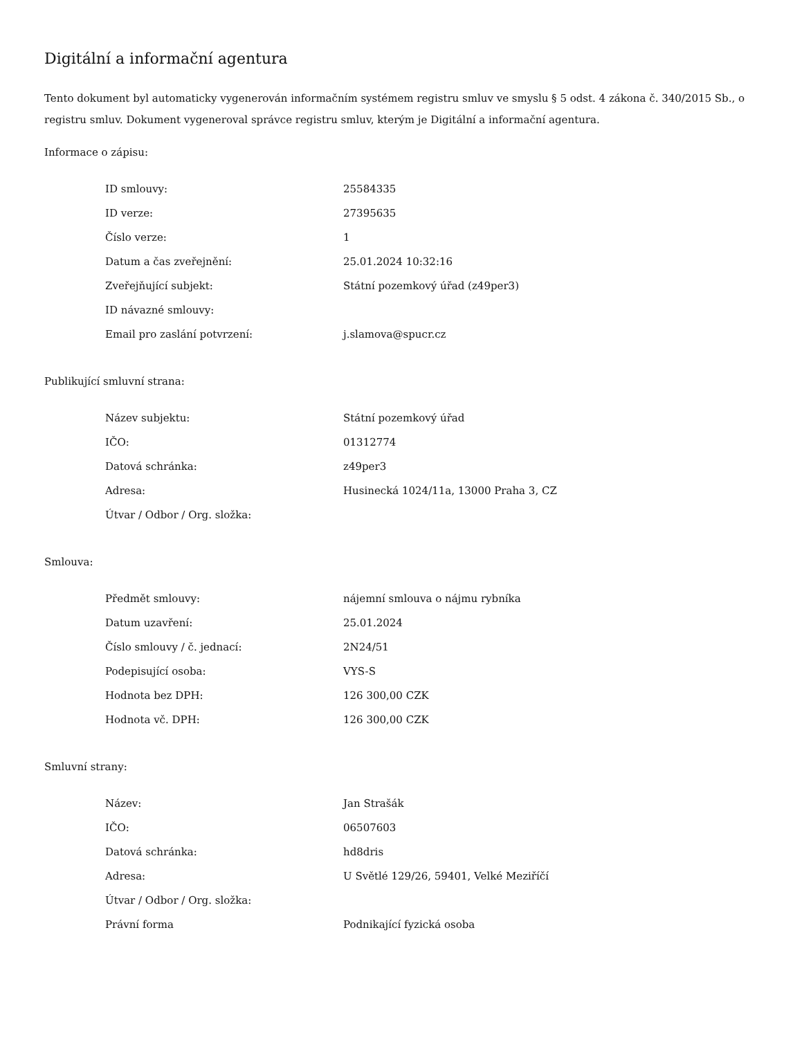Digitální a informační agentura
Tento dokument byl automaticky vygenerován informačním systémem registru smluv ve smyslu § 5 odst. 4 zákona č. 340/2015 Sb., o registru smluv. Dokument vygeneroval správce registru smluv, kterým je Digitální a informační agentura.
Informace o zápisu:
| ID smlouvy: | 25584335 |
| ID verze: | 27395635 |
| Číslo verze: | 1 |
| Datum a čas zveřejnění: | 25.01.2024 10:32:16 |
| Zveřejňující subjekt: | Státní pozemkový úřad (z49per3) |
| ID návazné smlouvy: | |
| Email pro zaslání potvrzení: | j.slamova@spucr.cz |
Publikující smluvní strana:
| Název subjektu: | Státní pozemkový úřad |
| IČO: | 01312774 |
| Datová schránka: | z49per3 |
| Adresa: | Husinecká 1024/11a, 13000 Praha 3, CZ |
| Útvar / Odbor / Org. složka: | |
Smlouva:
| Předmět smlouvy: | nájemní smlouva o nájmu rybníka |
| Datum uzavření: | 25.01.2024 |
| Číslo smlouvy / č. jednací: | 2N24/51 |
| Podepisující osoba: | VYS-S |
| Hodnota bez DPH: | 126 300,00 CZK |
| Hodnota vč. DPH: | 126 300,00 CZK |
Smluvní strany:
| Název: | Jan Strašák |
| IČO: | 06507603 |
| Datová schránka: | hd8dris |
| Adresa: | U Světlé 129/26, 59401, Velké Meziříčí |
| Útvar / Odbor / Org. složka: | |
| Právní forma | Podnikající fyzická osoba |